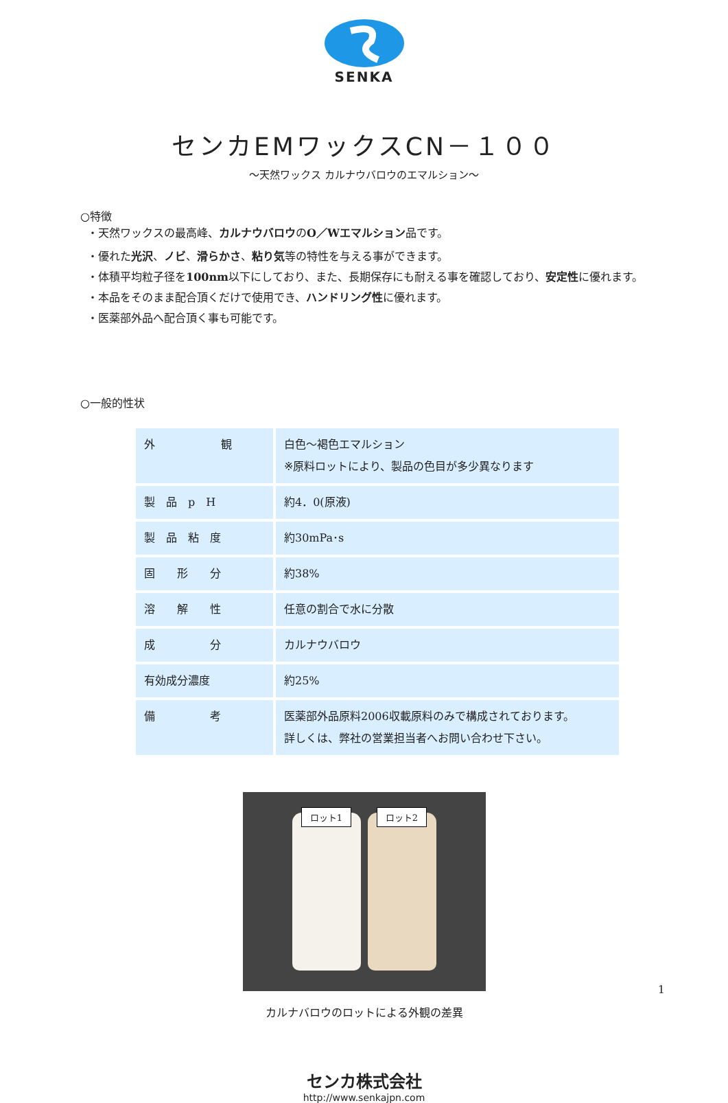SENKA
センカEMワックスCN－１００
～天然ワックス カルナウバロウのエマルション～
○特徴
・天然ワックスの最高峰、カルナウバロウのO／Wエマルション品です。
・優れた光沢、ノビ、滑らかさ、粘り気等の特性を与える事ができます。
・体積平均粒子径を100nm以下にしており、また、長期保存にも耐える事を確認しており、安定性に優れます。
・本品をそのまま配合頂くだけで使用でき、ハンドリング性に優れます。
・医薬部外品へ配合頂く事も可能です。
○一般的性状
| 外 観 | 白色～褐色エマルション ※原料ロットにより、製品の色目が多少異なります |
| 製 品 p H | 約4．0(原液) |
| 製 品 粘 度 | 約30mPa･s |
| 固 形 分 | 約38% |
| 溶 解 性 | 任意の割合で水に分散 |
| 成 分 | カルナウバロウ |
| 有効成分濃度 | 約25% |
| 備 考 | 医薬部外品原料2006収載原料のみで構成されております。 詳しくは、弊社の営業担当者へお問い合わせ下さい。 |
ロット1 ロット2
カルナバロウのロットによる外観の差異
センカ株式会社
http://www.senkajpn.com
1